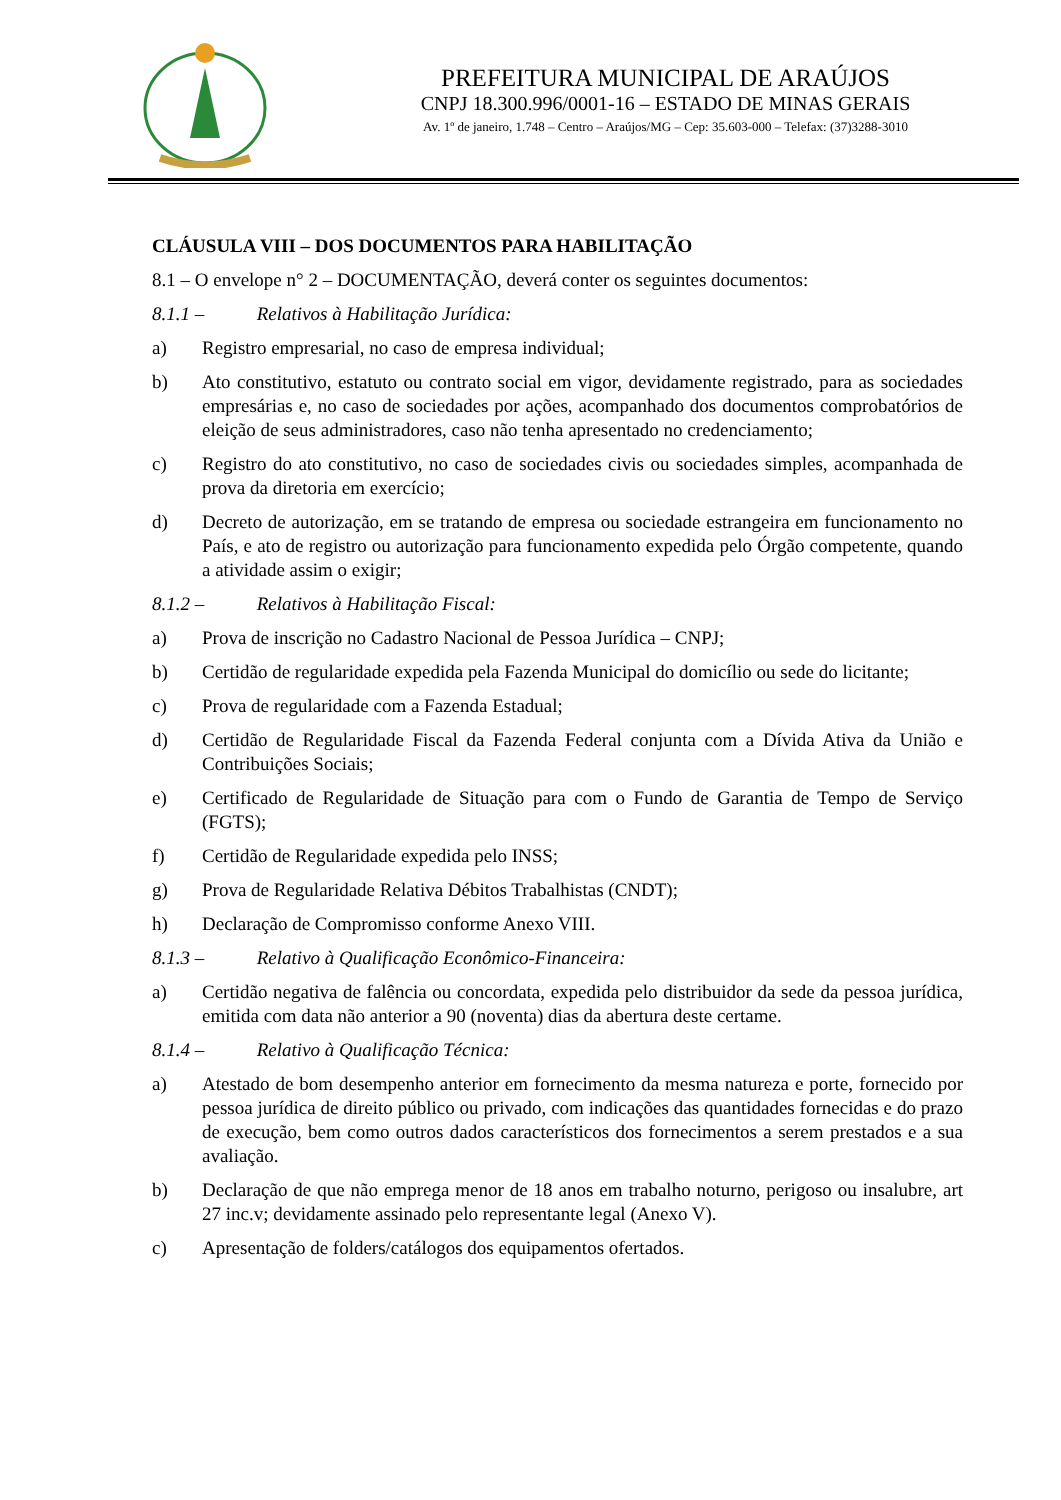PREFEITURA MUNICIPAL DE ARAÚJOS
CNPJ 18.300.996/0001-16 – ESTADO DE MINAS GERAIS
Av. 1º de janeiro, 1.748 – Centro – Araújos/MG – Cep: 35.603-000 – Telefax: (37)3288-3010
CLÁUSULA VIII – DOS DOCUMENTOS PARA HABILITAÇÃO
8.1 – O envelope n° 2 – DOCUMENTAÇÃO, deverá conter os seguintes documentos:
8.1.1 – Relativos à Habilitação Jurídica:
a) Registro empresarial, no caso de empresa individual;
b) Ato constitutivo, estatuto ou contrato social em vigor, devidamente registrado, para as sociedades empresárias e, no caso de sociedades por ações, acompanhado dos documentos comprobatórios de eleição de seus administradores, caso não tenha apresentado no credenciamento;
c) Registro do ato constitutivo, no caso de sociedades civis ou sociedades simples, acompanhada de prova da diretoria em exercício;
d) Decreto de autorização, em se tratando de empresa ou sociedade estrangeira em funcionamento no País, e ato de registro ou autorização para funcionamento expedida pelo Órgão competente, quando a atividade assim o exigir;
8.1.2 – Relativos à Habilitação Fiscal:
a) Prova de inscrição no Cadastro Nacional de Pessoa Jurídica – CNPJ;
b) Certidão de regularidade expedida pela Fazenda Municipal do domicílio ou sede do licitante;
c) Prova de regularidade com a Fazenda Estadual;
d) Certidão de Regularidade Fiscal da Fazenda Federal conjunta com a Dívida Ativa da União e Contribuições Sociais;
e) Certificado de Regularidade de Situação para com o Fundo de Garantia de Tempo de Serviço (FGTS);
f) Certidão de Regularidade expedida pelo INSS;
g) Prova de Regularidade Relativa Débitos Trabalhistas (CNDT);
h) Declaração de Compromisso conforme Anexo VIII.
8.1.3 – Relativo à Qualificação Econômico-Financeira:
a) Certidão negativa de falência ou concordata, expedida pelo distribuidor da sede da pessoa jurídica, emitida com data não anterior a 90 (noventa) dias da abertura deste certame.
8.1.4 – Relativo à Qualificação Técnica:
a) Atestado de bom desempenho anterior em fornecimento da mesma natureza e porte, fornecido por pessoa jurídica de direito público ou privado, com indicações das quantidades fornecidas e do prazo de execução, bem como outros dados característicos dos fornecimentos a serem prestados e a sua avaliação.
b) Declaração de que não emprega menor de 18 anos em trabalho noturno, perigoso ou insalubre, art 27 inc.v; devidamente assinado pelo representante legal (Anexo V).
c) Apresentação de folders/catálogos dos equipamentos ofertados.